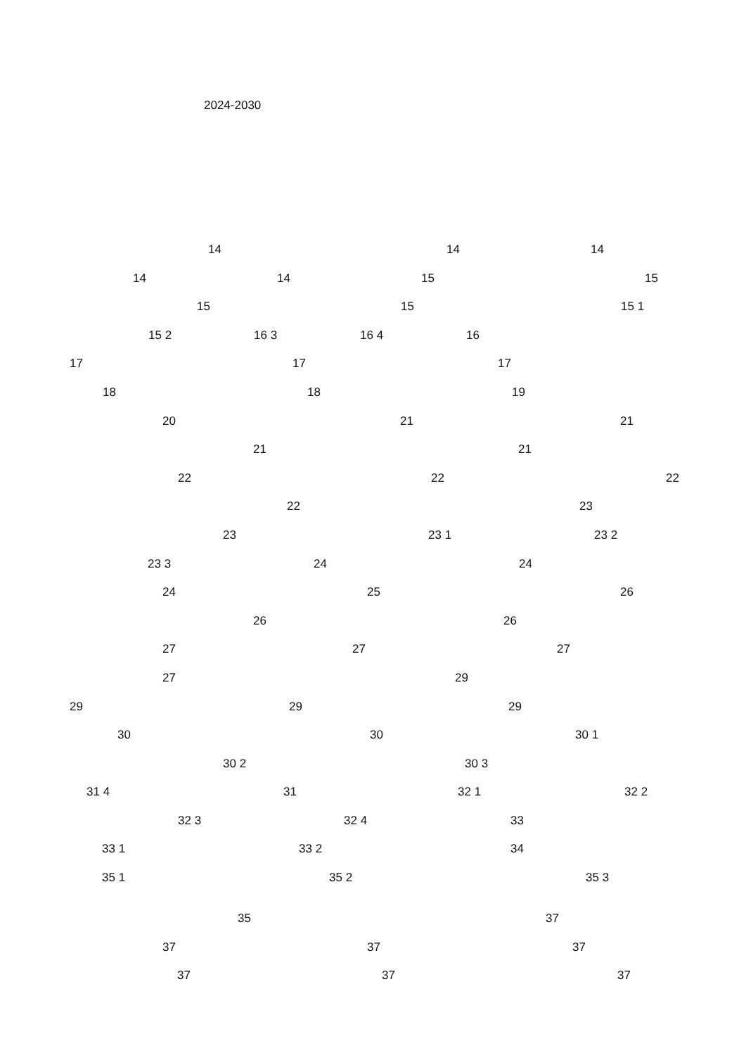2024-2030
14 14 14
14 14 15 15
15 15 15 1
15 2 16 3 16 4 16
17 17 17
18 18 19
20 21 21
21 21
22 22 22
22 23
23 23 1 23 2
23 3 24 24
24 25 26
26 26
27 27 27
27 29
29 29 29
30 30 30 1
30 2 30 3
31 4 31 32 1 32 2
32 3 32 4 33
33 1 33 2 34
35 1 35 2 35 3
35 37
37 37 37
37 37 37